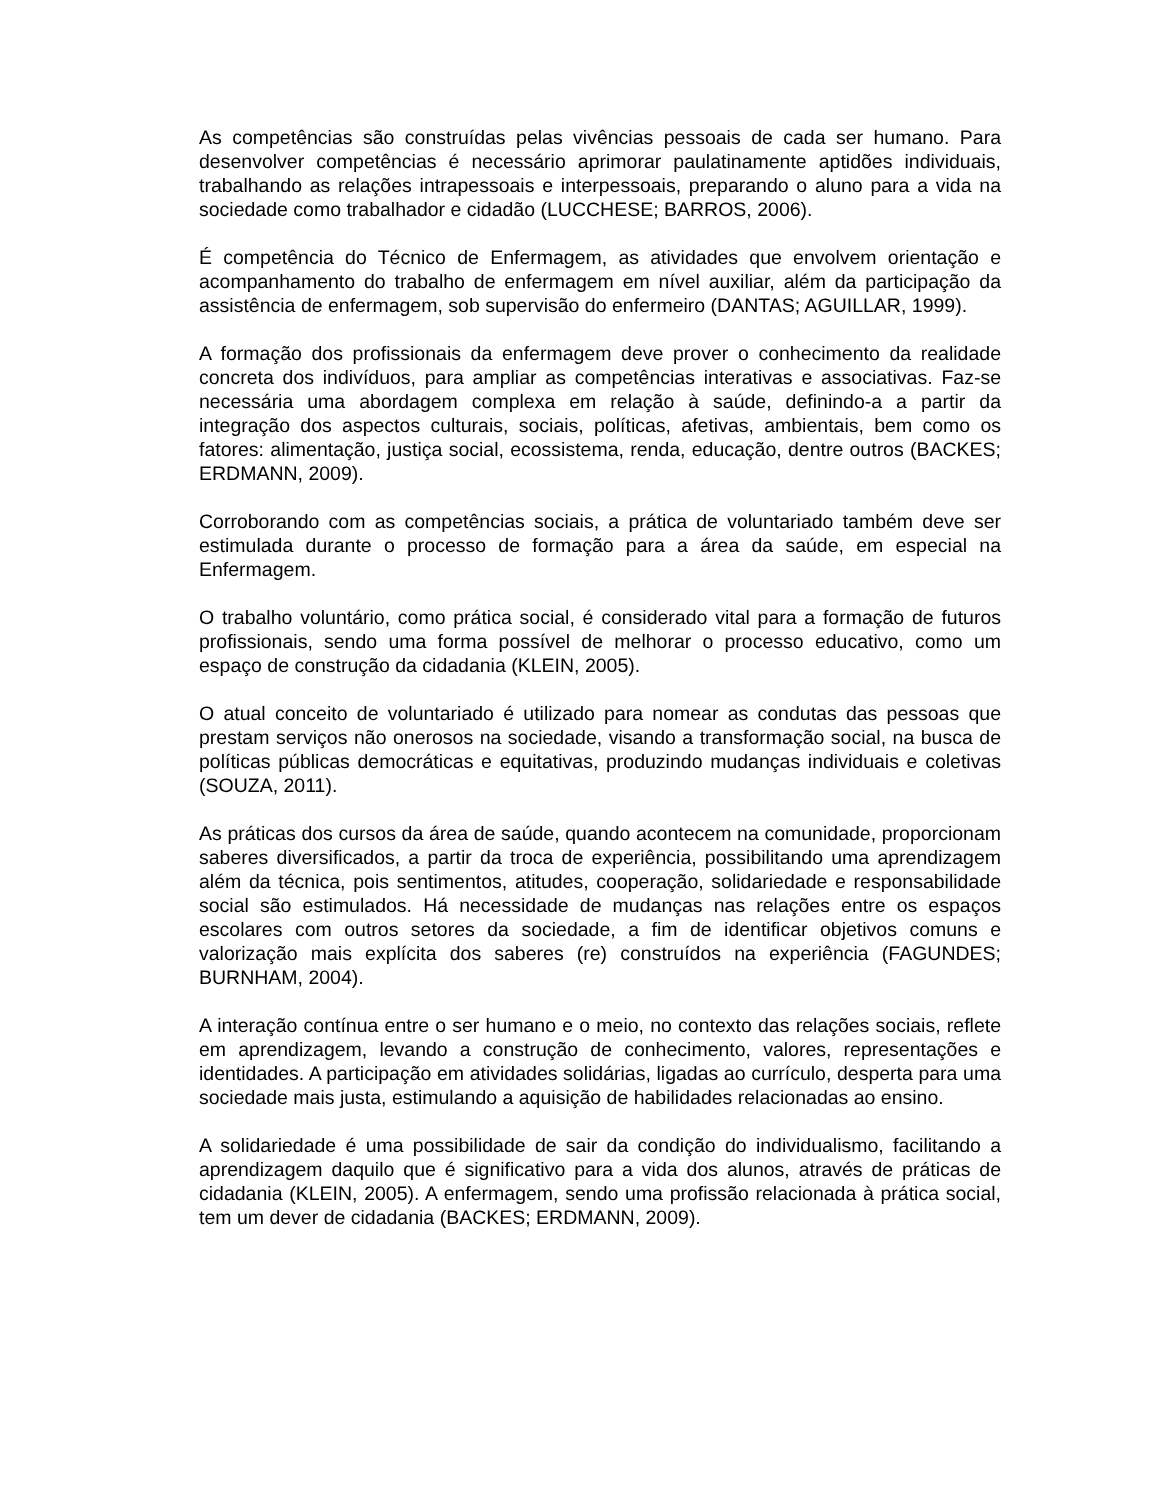As competências são construídas pelas vivências pessoais de cada ser humano. Para desenvolver competências é necessário aprimorar paulatinamente aptidões individuais, trabalhando as relações intrapessoais e interpessoais, preparando o aluno para a vida na sociedade como trabalhador e cidadão (LUCCHESE; BARROS, 2006).
É competência do Técnico de Enfermagem, as atividades que envolvem orientação e acompanhamento do trabalho de enfermagem em nível auxiliar, além da participação da assistência de enfermagem, sob supervisão do enfermeiro (DANTAS; AGUILLAR, 1999).
A formação dos profissionais da enfermagem deve prover o conhecimento da realidade concreta dos indivíduos, para ampliar as competências interativas e associativas. Faz-se necessária uma abordagem complexa em relação à saúde, definindo-a a partir da integração dos aspectos culturais, sociais, políticas, afetivas, ambientais, bem como os fatores: alimentação, justiça social, ecossistema, renda, educação, dentre outros (BACKES; ERDMANN, 2009).
Corroborando com as competências sociais, a prática de voluntariado também deve ser estimulada durante o processo de formação para a área da saúde, em especial na Enfermagem.
O trabalho voluntário, como prática social, é considerado vital para a formação de futuros profissionais, sendo uma forma possível de melhorar o processo educativo, como um espaço de construção da cidadania (KLEIN, 2005).
O atual conceito de voluntariado é utilizado para nomear as condutas das pessoas que prestam serviços não onerosos na sociedade, visando a transformação social, na busca de políticas públicas democráticas e equitativas, produzindo mudanças individuais e coletivas (SOUZA, 2011).
As práticas dos cursos da área de saúde, quando acontecem na comunidade, proporcionam saberes diversificados, a partir da troca de experiência, possibilitando uma aprendizagem além da técnica, pois sentimentos, atitudes, cooperação, solidariedade e responsabilidade social são estimulados. Há necessidade de mudanças nas relações entre os espaços escolares com outros setores da sociedade, a fim de identificar objetivos comuns e valorização mais explícita dos saberes (re) construídos na experiência (FAGUNDES; BURNHAM, 2004).
A interação contínua entre o ser humano e o meio, no contexto das relações sociais, reflete em aprendizagem, levando a construção de conhecimento, valores, representações e identidades. A participação em atividades solidárias, ligadas ao currículo, desperta para uma sociedade mais justa, estimulando a aquisição de habilidades relacionadas ao ensino.
A solidariedade é uma possibilidade de sair da condição do individualismo, facilitando a aprendizagem daquilo que é significativo para a vida dos alunos, através de práticas de cidadania (KLEIN, 2005). A enfermagem, sendo uma profissão relacionada à prática social, tem um dever de cidadania (BACKES; ERDMANN, 2009).